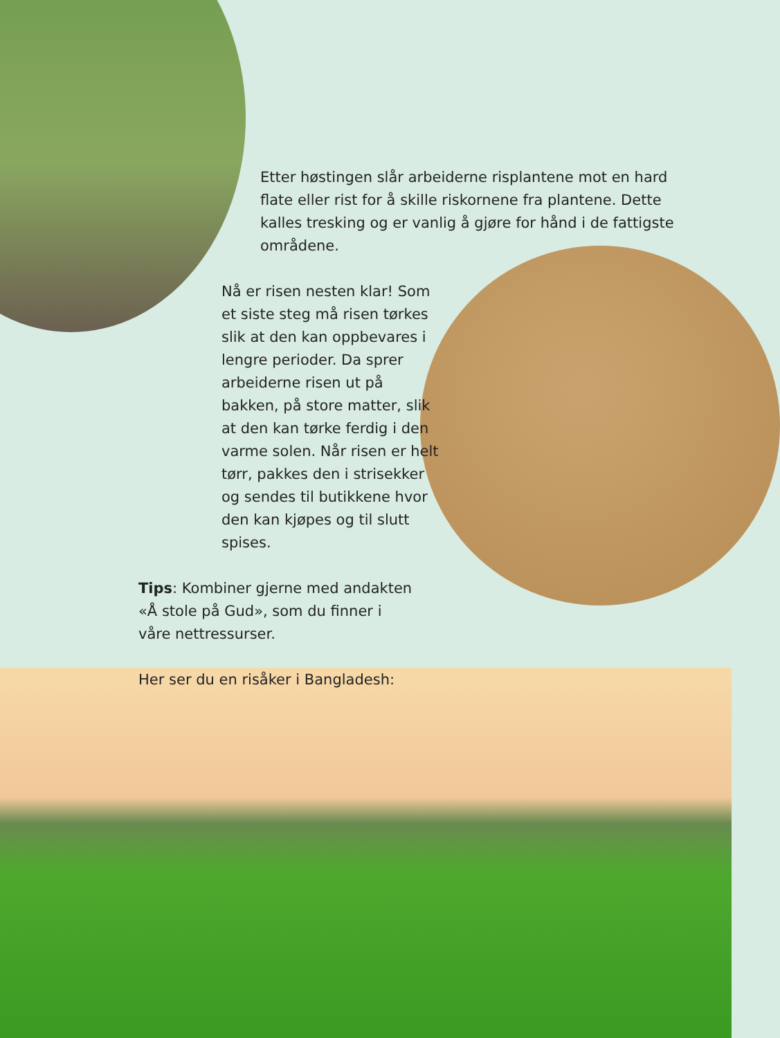Etter høstingen slår arbeiderne risplantene mot en hard flate eller rist for å skille riskornene fra plantene. Dette kalles tresking og er vanlig å gjøre for hånd i de fattigste områdene.
Nå er risen nesten klar! Som et siste steg må risen tørkes slik at den kan oppbevares i lengre perioder. Da sprer arbeiderne risen ut på bakken, på store matter, slik at den kan tørke ferdig i den varme solen. Når risen er helt tørr, pakkes den i strisekker og sendes til butikkene hvor den kan kjøpes og til slutt spises.
Tips: Kombiner gjerne med andakten «Å stole på Gud», som du finner i våre nettressurser.
Her ser du en risåker i Bangladesh: